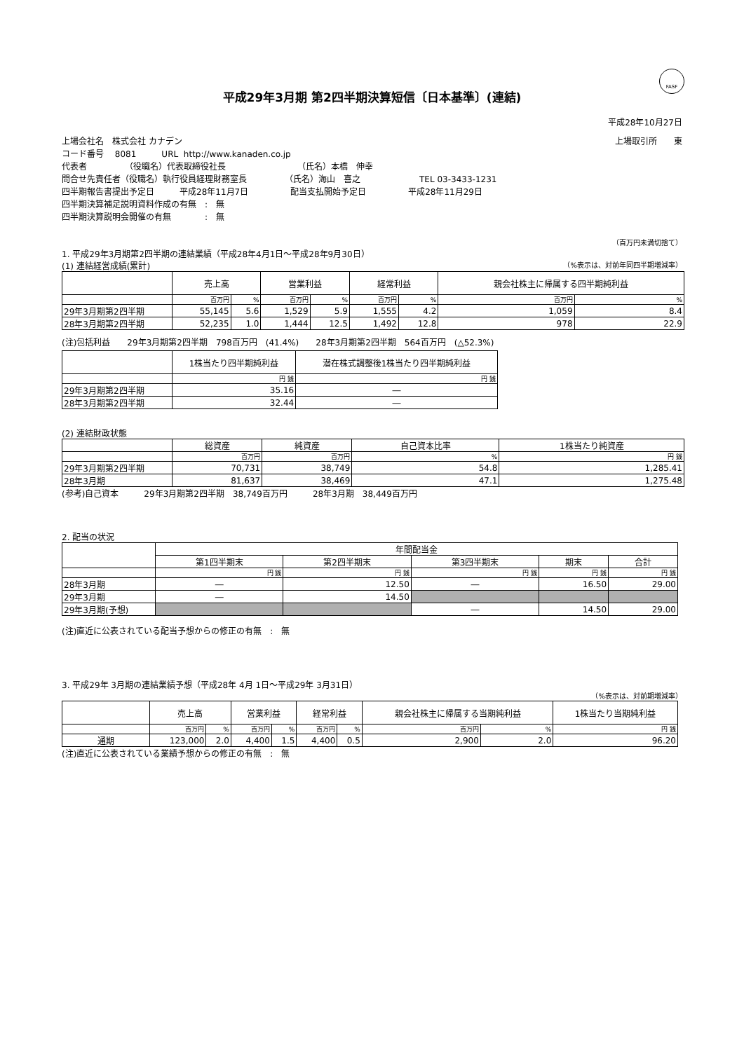FASF
平成29年3月期 第2四半期決算短信〔日本基準〕(連結)
平成28年10月27日
上場会社名　株式会社 カナデン 上場取引所　　東
コード番号　 8081　　　URL http://www.kanaden.co.jp
代表者　　　　　（役職名）代表取締役社長　　　　　　　　　（氏名）本橋　伸幸
問合せ先責任者（役職名）執行役員経理財務室長　　　　　（氏名）海山　喜之　　　　　　　TEL 03-3433-1231
四半期報告書提出予定日　　　平成28年11月7日　　　　　配当支払開始予定日　　　　　平成28年11月29日
四半期決算補足説明資料作成の有無　:　無
四半期決算説明会開催の有無　　　　:　無
（百万円未満切捨て）
1. 平成29年3月期第2四半期の連結業績（平成28年4月1日～平成28年9月30日）
(1) 連結経営成績(累計) （%表示は、対前年同四半期増減率）
| | 売上高 | | 営業利益 | | 経常利益 | | 親会社株主に帰属する四半期純利益 | |
| --- | --- | --- | --- | --- | --- | --- | --- | --- |
| | 百万円 | % | 百万円 | % | 百万円 | % | 百万円 | % |
| 29年3月期第2四半期 | 55,145 | 5.6 | 1,529 | 5.9 | 1,555 | 4.2 | 1,059 | 8.4 |
| 28年3月期第2四半期 | 52,235 | 1.0 | 1,444 | 12.5 | 1,492 | 12.8 | 978 | 22.9 |
(注)包括利益　　29年3月期第2四半期　798百万円　(41.4%)　　28年3月期第2四半期　564百万円　(△52.3%)
| | 1株当たり四半期純利益 | 潜在株式調整後1株当たり四半期純利益 |
| --- | --- | --- |
| | 円 銭 | 円 銭 |
| 29年3月期第2四半期 | 35.16 | ― |
| 28年3月期第2四半期 | 32.44 | ― |
(2) 連結財政状態
| | 総資産 | 純資産 | 自己資本比率 | 1株当たり純資産 |
| --- | --- | --- | --- | --- |
| | 百万円 | 百万円 | % | 円 銭 |
| 29年3月期第2四半期 | 70,731 | 38,749 | 54.8 | 1,285.41 |
| 28年3月期 | 81,637 | 38,469 | 47.1 | 1,275.48 |
(参考)自己資本　　　29年3月期第2四半期　38,749百万円　　　28年3月期　38,449百万円
2. 配当の状況
| | 年間配当金 | | | | |
| --- | --- | --- | --- | --- | --- |
| | 第1四半期末 | 第2四半期末 | 第3四半期末 | 期末 | 合計 |
| | 円 銭 | 円 銭 | 円 銭 | 円 銭 | 円 銭 |
| 28年3月期 | ― | 12.50 | ― | 16.50 | 29.00 |
| 29年3月期 | ― | 14.50 | | | |
| 29年3月期(予想) | | | ― | 14.50 | 29.00 |
(注)直近に公表されている配当予想からの修正の有無　:　無
3. 平成29年 3月期の連結業績予想（平成28年 4月 1日～平成29年 3月31日）
（%表示は、対前期増減率）
| | 売上高 | | 営業利益 | | 経常利益 | | 親会社株主に帰属する当期純利益 | | 1株当たり当期純利益 |
| --- | --- | --- | --- | --- | --- | --- | --- | --- | --- |
| | 百万円 | % | 百万円 | % | 百万円 | % | 百万円 | % | 円 銭 |
| 通期 | 123,000 | 2.0 | 4,400 | 1.5 | 4,400 | 0.5 | 2,900 | 2.0 | 96.20 |
(注)直近に公表されている業績予想からの修正の有無　:　無